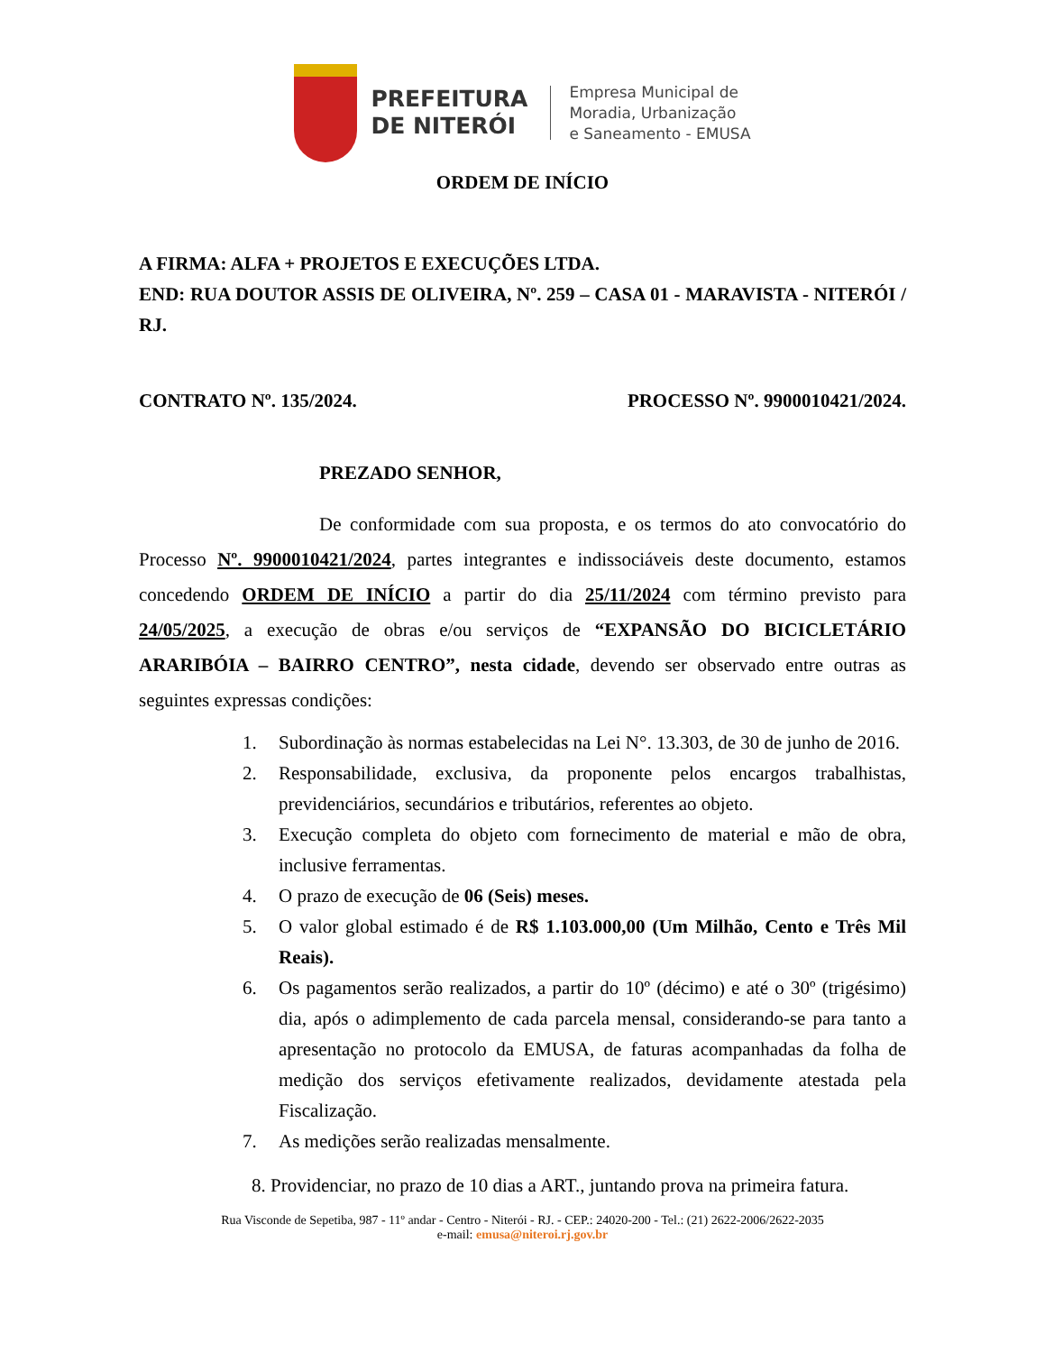PREFEITURA
DE NITERÓI
Empresa Municipal de
Moradia, Urbanização
e Saneamento - EMUSA
ORDEM DE INÍCIO
A FIRMA: ALFA + PROJETOS E EXECUÇÕES LTDA.
END: RUA DOUTOR ASSIS DE OLIVEIRA, Nº. 259 – CASA 01 - MARAVISTA - NITERÓI / RJ.
CONTRATO Nº. 135/2024. PROCESSO Nº. 9900010421/2024.
PREZADO SENHOR,
De conformidade com sua proposta, e os termos do ato convocatório do Processo Nº. 9900010421/2024, partes integrantes e indissociáveis deste documento, estamos concedendo ORDEM DE INÍCIO a partir do dia 25/11/2024 com término previsto para 24/05/2025, a execução de obras e/ou serviços de “EXPANSÃO DO BICICLETÁRIO ARARIBÓIA – BAIRRO CENTRO”, nesta cidade, devendo ser observado entre outras as seguintes expressas condições:
1. Subordinação às normas estabelecidas na Lei N°. 13.303, de 30 de junho de 2016.
2. Responsabilidade, exclusiva, da proponente pelos encargos trabalhistas, previdenciários, secundários e tributários, referentes ao objeto.
3. Execução completa do objeto com fornecimento de material e mão de obra, inclusive ferramentas.
4. O prazo de execução de 06 (Seis) meses.
5. O valor global estimado é de R$ 1.103.000,00 (Um Milhão, Cento e Três Mil Reais).
6. Os pagamentos serão realizados, a partir do 10º (décimo) e até o 30º (trigésimo) dia, após o adimplemento de cada parcela mensal, considerando-se para tanto a apresentação no protocolo da EMUSA, de faturas acompanhadas da folha de medição dos serviços efetivamente realizados, devidamente atestada pela Fiscalização.
7. As medições serão realizadas mensalmente.
8. Providenciar, no prazo de 10 dias a ART., juntando prova na primeira fatura.
Rua Visconde de Sepetiba, 987 - 11º andar - Centro - Niterói - RJ. - CEP.: 24020-200 - Tel.: (21) 2622-2006/2622-2035
e-mail: emusa@niteroi.rj.gov.br